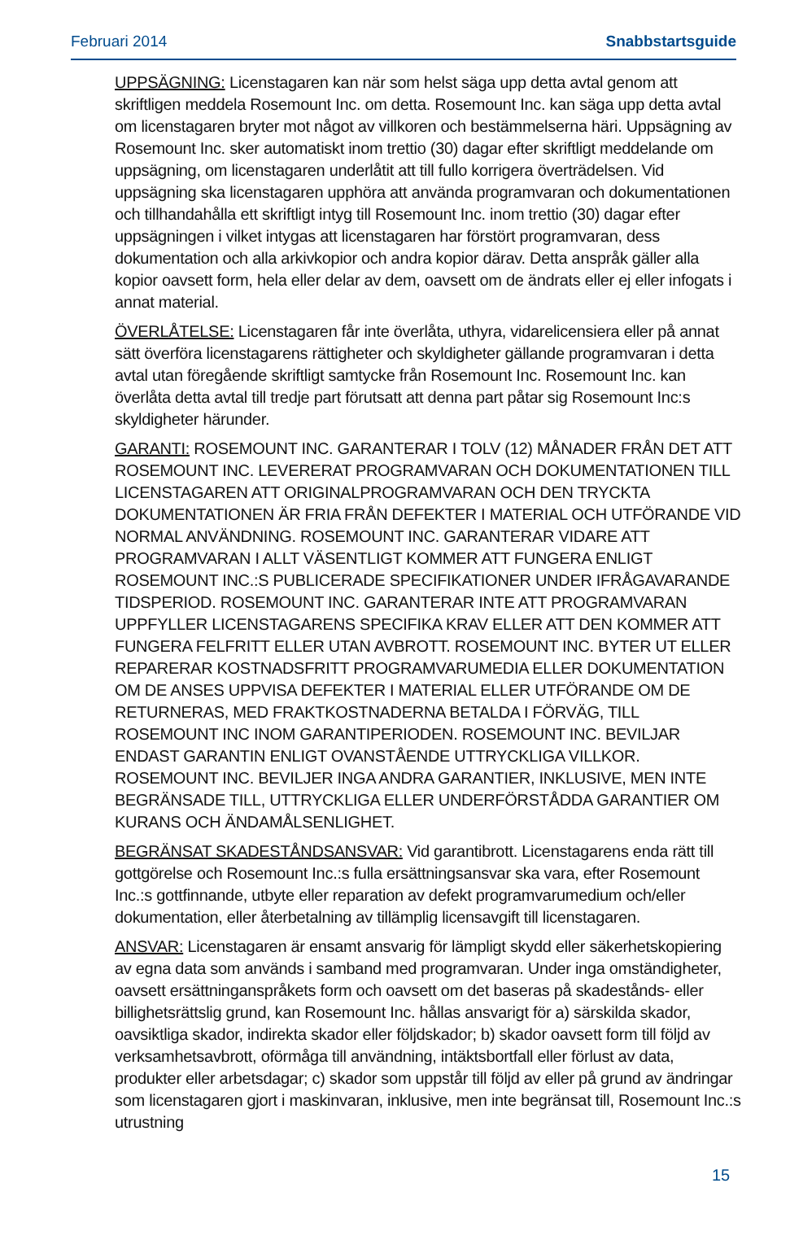Februari 2014 Snabbstartsguide
UPPSÄGNING: Licenstagaren kan när som helst säga upp detta avtal genom att skriftligen meddela Rosemount Inc. om detta. Rosemount Inc. kan säga upp detta avtal om licenstagaren bryter mot något av villkoren och bestämmelserna häri. Uppsägning av Rosemount Inc. sker automatiskt inom trettio (30) dagar efter skriftligt meddelande om uppsägning, om licenstagaren underlåtit att till fullo korrigera överträdelsen. Vid uppsägning ska licenstagaren upphöra att använda programvaran och dokumentationen och tillhandahålla ett skriftligt intyg till Rosemount Inc. inom trettio (30) dagar efter uppsägningen i vilket intygas att licenstagaren har förstört programvaran, dess dokumentation och alla arkivkopior och andra kopior därav. Detta anspråk gäller alla kopior oavsett form, hela eller delar av dem, oavsett om de ändrats eller ej eller infogats i annat material.
ÖVERLÅTELSE: Licenstagaren får inte överlåta, uthyra, vidarelicensiera eller på annat sätt överföra licenstagarens rättigheter och skyldigheter gällande programvaran i detta avtal utan föregående skriftligt samtycke från Rosemount Inc. Rosemount Inc. kan överlåta detta avtal till tredje part förutsatt att denna part påtar sig Rosemount Inc:s skyldigheter härunder.
GARANTI: ROSEMOUNT INC. GARANTERAR I TOLV (12) MÅNADER FRÅN DET ATT ROSEMOUNT INC. LEVERERAT PROGRAMVARAN OCH DOKUMENTATIONEN TILL LICENSTAGAREN ATT ORIGINALPROGRAMVARAN OCH DEN TRYCKTA DOKUMENTATIONEN ÄR FRIA FRÅN DEFEKTER I MATERIAL OCH UTFÖRANDE VID NORMAL ANVÄNDNING. ROSEMOUNT INC. GARANTERAR VIDARE ATT PROGRAMVARAN I ALLT VÄSENTLIGT KOMMER ATT FUNGERA ENLIGT ROSEMOUNT INC.:S PUBLICERADE SPECIFIKATIONER UNDER IFRÅGAVARANDE TIDSPERIOD. ROSEMOUNT INC. GARANTERAR INTE ATT PROGRAMVARAN UPPFYLLER LICENSTAGARENS SPECIFIKA KRAV ELLER ATT DEN KOMMER ATT FUNGERA FELFRITT ELLER UTAN AVBROTT. ROSEMOUNT INC. BYTER UT ELLER REPARERAR KOSTNADSFRITT PROGRAMVARUMEDIA ELLER DOKUMENTATION OM DE ANSES UPPVISA DEFEKTER I MATERIAL ELLER UTFÖRANDE OM DE RETURNERAS, MED FRAKTKOSTNADERNA BETALDA I FÖRVÄG, TILL ROSEMOUNT INC INOM GARANTIPERIODEN. ROSEMOUNT INC. BEVILJAR ENDAST GARANTIN ENLIGT OVANSTÅENDE UTTRYCKLIGA VILLKOR. ROSEMOUNT INC. BEVILJER INGA ANDRA GARANTIER, INKLUSIVE, MEN INTE BEGRÄNSADE TILL, UTTRYCKLIGA ELLER UNDERFÖRSTÅDDA GARANTIER OM KURANS OCH ÄNDAMÅLSENLIGHET.
BEGRÄNSAT SKADESTÅNDSANSVAR: Vid garantibrott. Licenstagarens enda rätt till gottgörelse och Rosemount Inc.:s fulla ersättningsansvar ska vara, efter Rosemount Inc.:s gottfinnande, utbyte eller reparation av defekt programvarumedium och/eller dokumentation, eller återbetalning av tillämplig licensavgift till licenstagaren.
ANSVAR: Licenstagaren är ensamt ansvarig för lämpligt skydd eller säkerhetskopiering av egna data som används i samband med programvaran. Under inga omständigheter, oavsett ersättninganspråkets form och oavsett om det baseras på skadestånds- eller billighetsrättslig grund, kan Rosemount Inc. hållas ansvarigt för a) särskilda skador, oavsiktliga skador, indirekta skador eller följdskador; b) skador oavsett form till följd av verksamhetsavbrott, oförmåga till användning, intäktsbortfall eller förlust av data, produkter eller arbetsdagar; c) skador som uppstår till följd av eller på grund av ändringar som licenstagaren gjort i maskinvaran, inklusive, men inte begränsat till, Rosemount Inc.:s utrustning
15